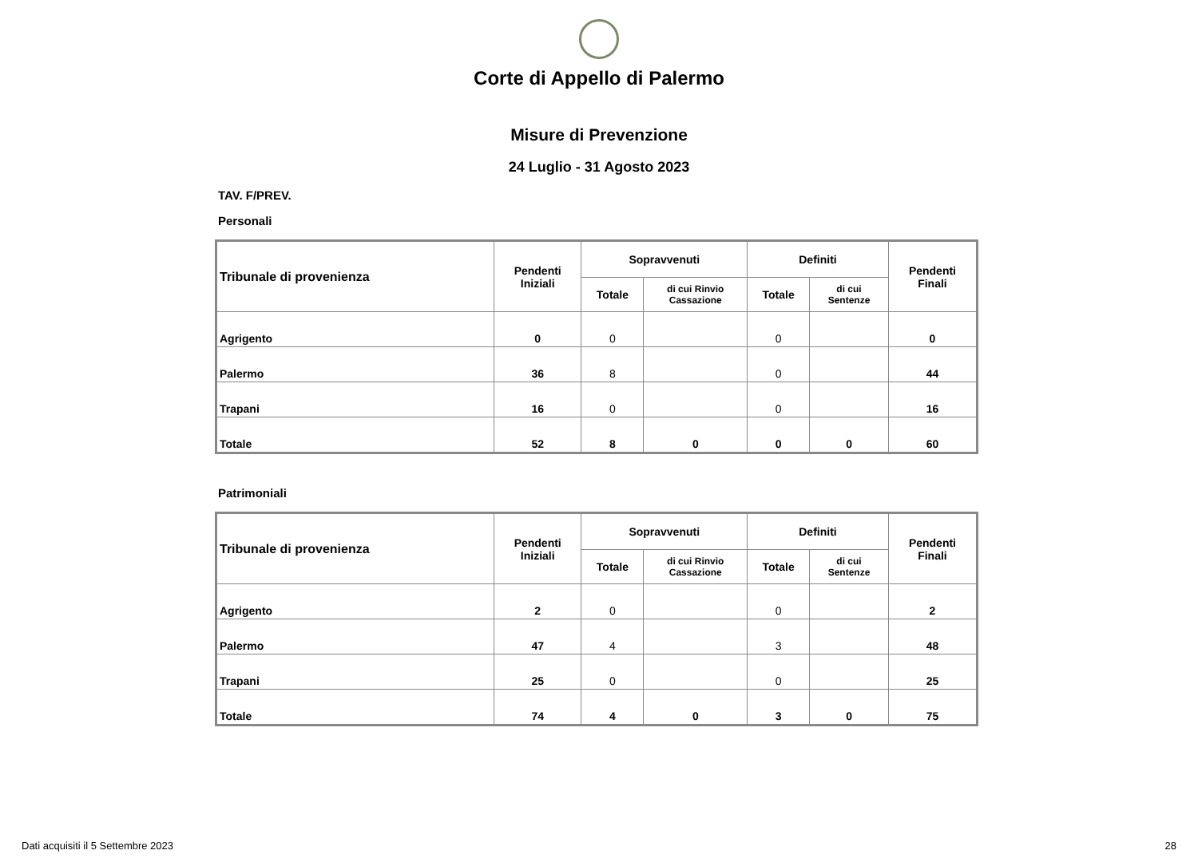Corte di Appello di Palermo
Misure di Prevenzione
24 Luglio - 31 Agosto 2023
TAV. F/PREV.
Personali
| Tribunale di provenienza | Pendenti Iniziali | Sopravvenuti | | Definiti | | Pendenti Finali |
| --- | --- | --- | --- | --- | --- | --- |
| | | Totale | di cui Rinvio Cassazione | Totale | di cui Sentenze | |
| Agrigento | 0 | 0 | | 0 | | 0 |
| Palermo | 36 | 8 | | 0 | | 44 |
| Trapani | 16 | 0 | | 0 | | 16 |
| Totale | 52 | 8 | 0 | 0 | 0 | 60 |
Patrimoniali
| Tribunale di provenienza | Pendenti Iniziali | Sopravvenuti | | Definiti | | Pendenti Finali |
| --- | --- | --- | --- | --- | --- | --- |
| | | Totale | di cui Rinvio Cassazione | Totale | di cui Sentenze | |
| Agrigento | 2 | 0 | | 0 | | 2 |
| Palermo | 47 | 4 | | 3 | | 48 |
| Trapani | 25 | 0 | | 0 | | 25 |
| Totale | 74 | 4 | 0 | 3 | 0 | 75 |
Dati acquisiti il 5 Settembre 2023 28